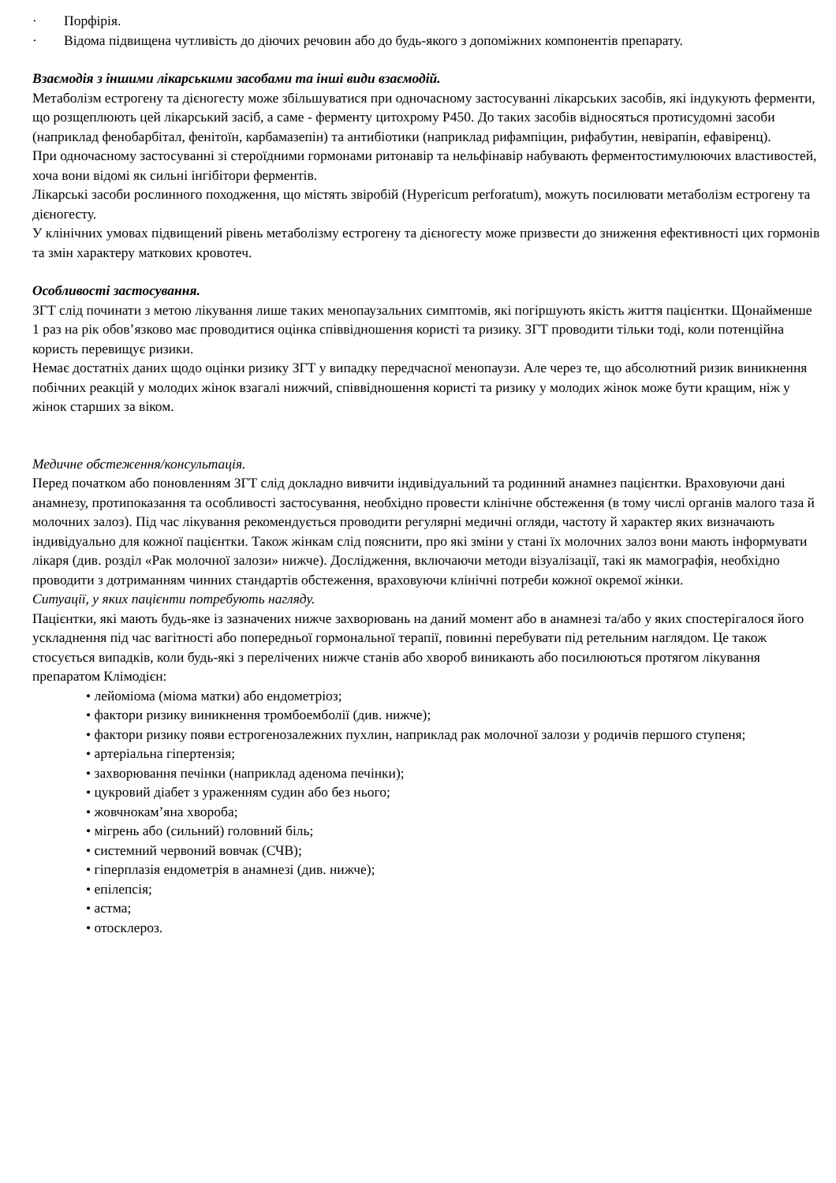· Порфірія.
· Відома підвищена чутливість до діючих речовин або до будь-якого з допоміжних компонентів препарату.
Взаємодія з іншими лікарськими засобами та інші види взаємодій.
Метаболізм естрогену та дієногесту може збільшуватися при одночасному застосуванні лікарських засобів, які індукують ферменти, що розщеплюють цей лікарський засіб, а саме - ферменту цитохрому Р450. До таких засобів відносяться протисудомні засоби (наприклад фенобарбітал, фенітоїн, карбамазепін) та антибіотики (наприклад рифампіцин, рифабутин, невірапін, ефавіренц).
При одночасному застосуванні зі стероїдними гормонами ритонавір та нельфінавір набувають ферментостимулюючих властивостей, хоча вони відомі як сильні інгібітори ферментів.
Лікарські засоби рослинного походження, що містять звіробій (Hypericum perforatum), можуть посилювати метаболізм естрогену та дієногесту.
У клінічних умовах підвищений рівень метаболізму естрогену та дієногесту може призвести до зниження ефективності цих гормонів та змін характеру маткових кровотеч.
Особливості застосування.
ЗГТ слід починати з метою лікування лише таких менопаузальних симптомів, які погіршують якість життя пацієнтки. Щонайменше 1 раз на рік обов’язково має проводитися оцінка співвідношення користі та ризику. ЗГТ проводити тільки тоді, коли потенційна користь перевищує ризики.
Немає достатніх даних щодо оцінки ризику ЗГТ у випадку передчасної менопаузи. Але через те, що абсолютний ризик виникнення побічних реакцій у молодих жінок взагалі нижчий, співвідношення користі та ризику у молодих жінок може бути кращим, ніж у жінок старших за віком.
Медичне обстеження/консультація.
Перед початком або поновленням ЗГТ слід докладно вивчити індивідуальний та родинний анамнез пацієнтки. Враховуючи дані анамнезу, протипоказання та особливості застосування, необхідно провести клінічне обстеження (в тому числі органів малого таза й молочних залоз). Під час лікування рекомендується проводити регулярні медичні огляди, частоту й характер яких визначають індивідуально для кожної пацієнтки. Також жінкам слід пояснити, про які зміни у стані їх молочних залоз вони мають інформувати лікаря (див. розділ «Рак молочної залози» нижче). Дослідження, включаючи методи візуалізації, такі як мамографія, необхідно проводити з дотриманням чинних стандартів обстеження, враховуючи клінічні потреби кожної окремої жінки.
Ситуації, у яких пацієнти потребують нагляду.
Пацієнтки, які мають будь-яке із зазначених нижче захворювань на даний момент або в анамнезі та/або у яких спостерігалося його ускладнення під час вагітності або попередньої гормональної терапії, повинні перебувати під ретельним наглядом. Це також стосується випадків, коли будь-які з перелічених нижче станів або хвороб виникають або посилюються протягом лікування препаратом Клімодієн:
• лейоміома (міома матки) або ендометріоз;
• фактори ризику виникнення тромбоемболії (див. нижче);
• фактори ризику появи естрогенозалежних пухлин, наприклад рак молочної залози у родичів першого ступеня;
• артеріальна гіпертензія;
• захворювання печінки (наприклад аденома печінки);
• цукровий діабет з ураженням судин або без нього;
• жовчнокам’яна хвороба;
• мігрень або (сильний) головний біль;
• системний червоний вовчак (СЧВ);
• гіперплазія ендометрія в анамнезі (див. нижче);
• епілепсія;
• астма;
• отосклероз.